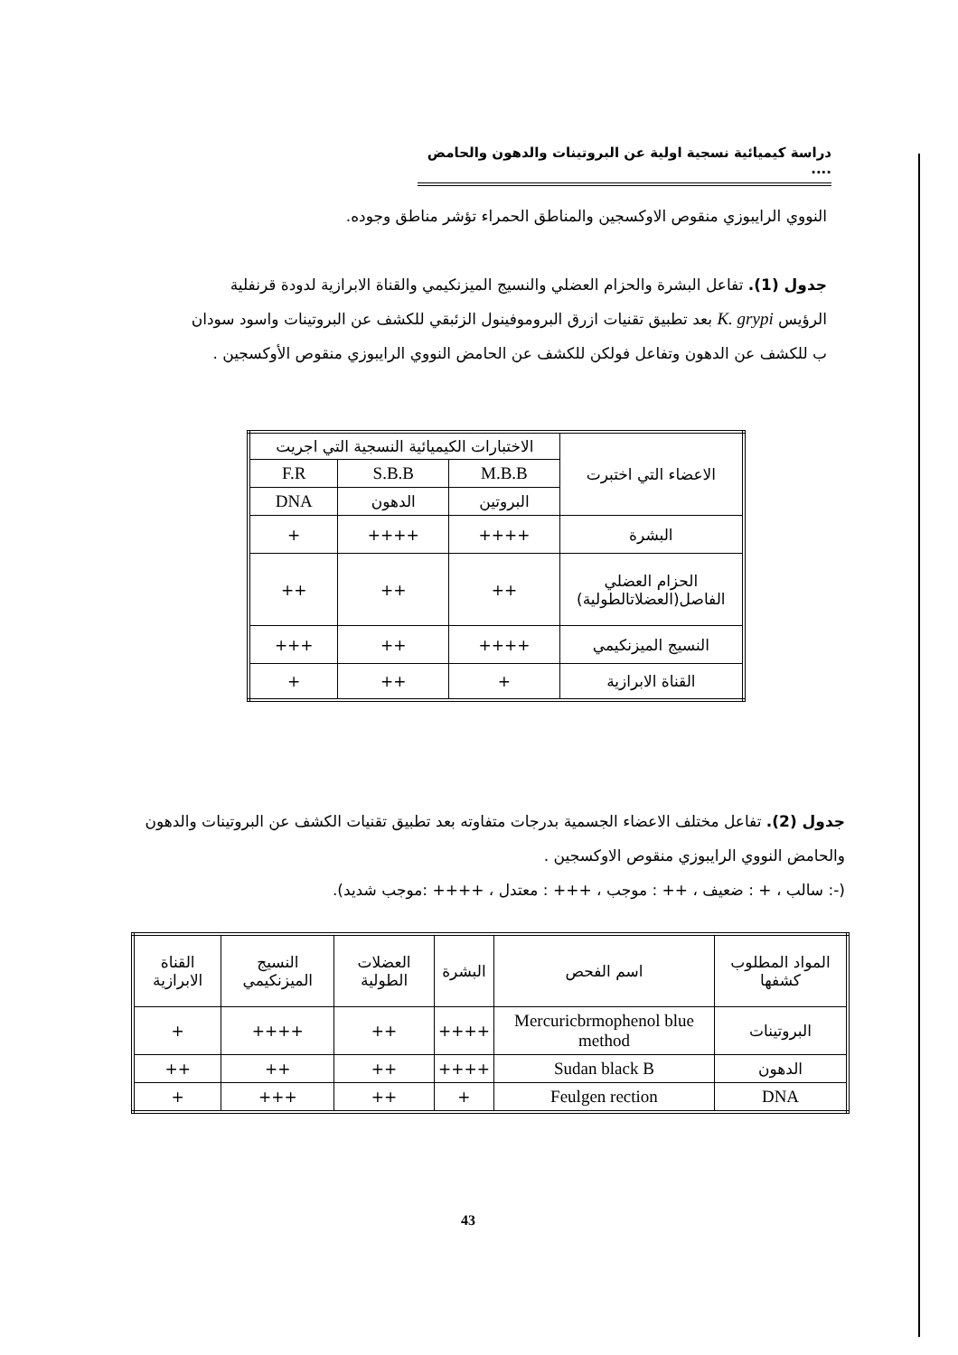دراسة كيميائية نسجية اولية عن البروتينات والدهون والحامض ....
النووي الرايبوزي منقوص الاوكسجين والمناطق الحمراء تؤشر مناطق وجوده.
جدول (1). تفاعل البشرة والحزام العضلي والنسيج الميزنكيمي والقناة الابرازية لدودة قرنفلية الرؤيس K. grypi بعد تطبيق تقنيات ازرق البروموفينول الزئبقي للكشف عن البروتينات واسود سودان ب للكشف عن الدهون وتفاعل فولكن للكشف عن الحامض النووي الرايبوزي منقوص الأوكسجين .
| الاعضاء التي اختبرت | الاختبارات الكيميائية النسجية التي اجريت | | |
| --- | --- | --- | --- |
| | M.B.B | S.B.B | F.R |
| | البروتين | الدهون | DNA |
| البشرة | ++++ | ++++ | + |
| الحزام العضلي الفاصل(العضلاتالطولية) | ++ | ++ | ++ |
| النسيج الميزنكيمي | ++++ | ++ | +++ |
| القناة الابرازية | + | ++ | + |
جدول (2). تفاعل مختلف الاعضاء الجسمية بدرجات متفاوته بعد تطبيق تقنيات الكشف عن البروتينات والدهون والحامض النووي الرايبوزي منقوص الاوكسجين .
(-: سالب ، + : ضعيف ، ++ : موجب ، +++ : معتدل ، ++++ :موجب شديد).
| المواد المطلوب كشفها | اسم الفحص | البشرة | العضلات الطولية | النسيج الميزنكيمي | القناة الابرازية |
| --- | --- | --- | --- | --- | --- |
| البروتينات | Mercuricbrmophenol blue method | ++++ | ++ | ++++ | + |
| الدهون | Sudan black B | ++++ | ++ | ++ | ++ |
| DNA | Feulgen rection | + | ++ | +++ | + |
43